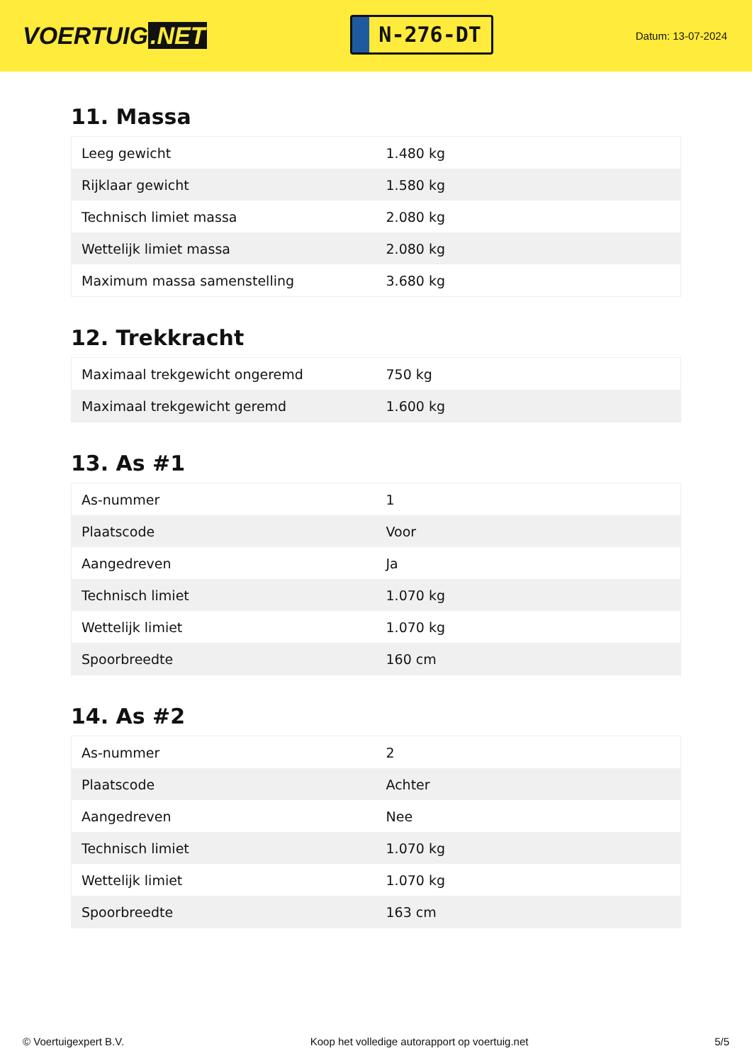VOERTUIG.NET
N-276-DT
Datum: 13-07-2024
11. Massa
| Leeg gewicht | 1.480 kg |
| Rijklaar gewicht | 1.580 kg |
| Technisch limiet massa | 2.080 kg |
| Wettelijk limiet massa | 2.080 kg |
| Maximum massa samenstelling | 3.680 kg |
12. Trekkracht
| Maximaal trekgewicht ongeremd | 750 kg |
| Maximaal trekgewicht geremd | 1.600 kg |
13. As #1
| As-nummer | 1 |
| Plaatscode | Voor |
| Aangedreven | Ja |
| Technisch limiet | 1.070 kg |
| Wettelijk limiet | 1.070 kg |
| Spoorbreedte | 160 cm |
14. As #2
| As-nummer | 2 |
| Plaatscode | Achter |
| Aangedreven | Nee |
| Technisch limiet | 1.070 kg |
| Wettelijk limiet | 1.070 kg |
| Spoorbreedte | 163 cm |
© Voertuigexpert B.V. Koop het volledige autorapport op voertuig.net 5/5